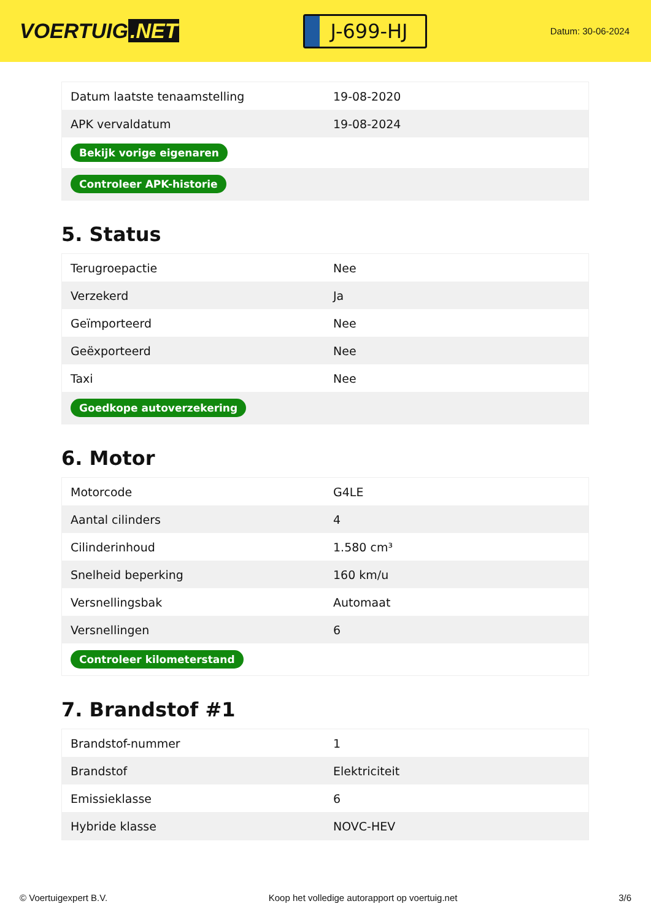VOERTUIG.NET
J-699-HJ
Datum: 30-06-2024
| Datum laatste tenaamstelling | 19-08-2020 |
| APK vervaldatum | 19-08-2024 |
| Bekijk vorige eigenaren | |
| Controleer APK-historie | |
5. Status
| Terugroepactie | Nee |
| Verzekerd | Ja |
| Geïmporteerd | Nee |
| Geëxporteerd | Nee |
| Taxi | Nee |
| Goedkope autoverzekering | |
6. Motor
| Motorcode | G4LE |
| Aantal cilinders | 4 |
| Cilinderinhoud | 1.580 cm³ |
| Snelheid beperking | 160 km/u |
| Versnellingsbak | Automaat |
| Versnellingen | 6 |
| Controleer kilometerstand | |
7. Brandstof #1
| Brandstof-nummer | 1 |
| Brandstof | Elektriciteit |
| Emissieklasse | 6 |
| Hybride klasse | NOVC-HEV |
© Voertuigexpert B.V. Koop het volledige autorapport op voertuig.net 3/6